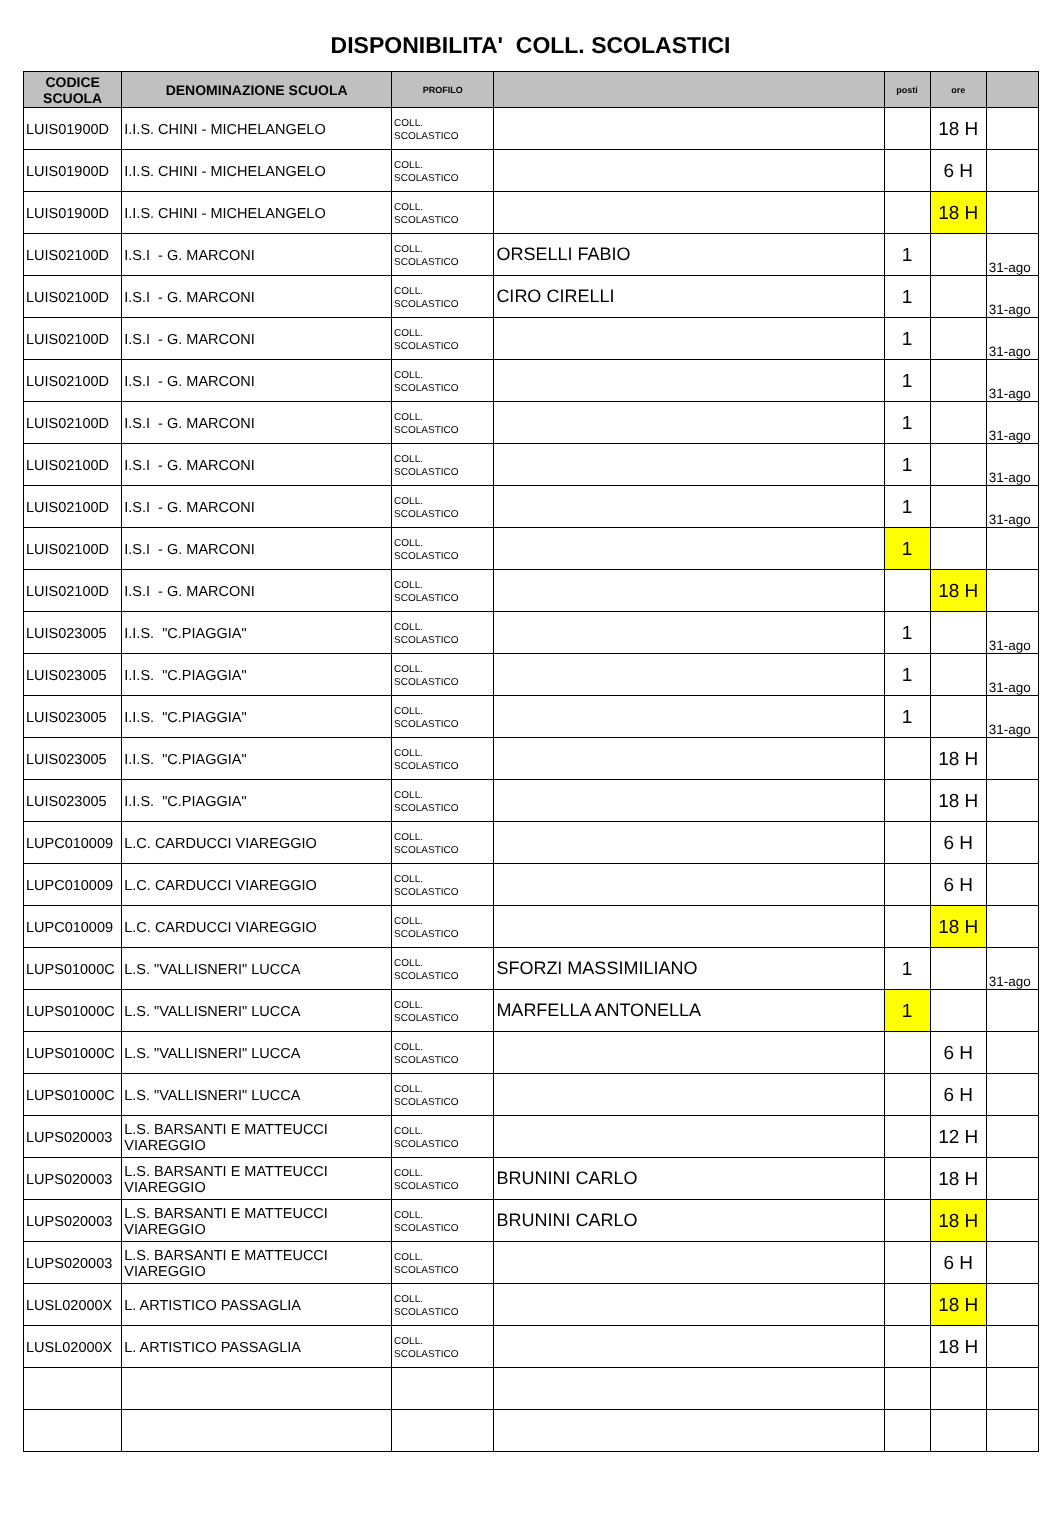DISPONIBILITA' COLL. SCOLASTICI
| CODICE SCUOLA | DENOMINAZIONE SCUOLA | PROFILO | | posti | ore | |
| --- | --- | --- | --- | --- | --- | --- |
| LUIS01900D | I.I.S. CHINI - MICHELANGELO | COLL. SCOLASTICO | | | 18 H | |
| LUIS01900D | I.I.S. CHINI - MICHELANGELO | COLL. SCOLASTICO | | | 6 H | |
| LUIS01900D | I.I.S. CHINI - MICHELANGELO | COLL. SCOLASTICO | | | 18 H | |
| LUIS02100D | I.S.I - G. MARCONI | COLL. SCOLASTICO | ORSELLI FABIO | 1 | | 31-ago |
| LUIS02100D | I.S.I - G. MARCONI | COLL. SCOLASTICO | CIRO CIRELLI | 1 | | 31-ago |
| LUIS02100D | I.S.I - G. MARCONI | COLL. SCOLASTICO | | 1 | | 31-ago |
| LUIS02100D | I.S.I - G. MARCONI | COLL. SCOLASTICO | | 1 | | 31-ago |
| LUIS02100D | I.S.I - G. MARCONI | COLL. SCOLASTICO | | 1 | | 31-ago |
| LUIS02100D | I.S.I - G. MARCONI | COLL. SCOLASTICO | | 1 | | 31-ago |
| LUIS02100D | I.S.I - G. MARCONI | COLL. SCOLASTICO | | 1 | | 31-ago |
| LUIS02100D | I.S.I - G. MARCONI | COLL. SCOLASTICO | | 1 | | |
| LUIS02100D | I.S.I - G. MARCONI | COLL. SCOLASTICO | | | 18 H | |
| LUIS023005 | I.I.S. "C.PIAGGIA" | COLL. SCOLASTICO | | 1 | | 31-ago |
| LUIS023005 | I.I.S. "C.PIAGGIA" | COLL. SCOLASTICO | | 1 | | 31-ago |
| LUIS023005 | I.I.S. "C.PIAGGIA" | COLL. SCOLASTICO | | 1 | | 31-ago |
| LUIS023005 | I.I.S. "C.PIAGGIA" | COLL. SCOLASTICO | | | 18 H | |
| LUIS023005 | I.I.S. "C.PIAGGIA" | COLL. SCOLASTICO | | | 18 H | |
| LUPC010009 | L.C. CARDUCCI VIAREGGIO | COLL. SCOLASTICO | | | 6 H | |
| LUPC010009 | L.C. CARDUCCI VIAREGGIO | COLL. SCOLASTICO | | | 6 H | |
| LUPC010009 | L.C. CARDUCCI VIAREGGIO | COLL. SCOLASTICO | | | 18 H | |
| LUPS01000C | L.S. "VALLISNERI" LUCCA | COLL. SCOLASTICO | SFORZI MASSIMILIANO | 1 | | 31-ago |
| LUPS01000C | L.S. "VALLISNERI" LUCCA | COLL. SCOLASTICO | MARFELLA ANTONELLA | 1 | | |
| LUPS01000C | L.S. "VALLISNERI" LUCCA | COLL. SCOLASTICO | | | 6 H | |
| LUPS01000C | L.S. "VALLISNERI" LUCCA | COLL. SCOLASTICO | | | 6 H | |
| LUPS020003 | L.S. BARSANTI E MATTEUCCI VIAREGGIO | COLL. SCOLASTICO | | | 12 H | |
| LUPS020003 | L.S. BARSANTI E MATTEUCCI VIAREGGIO | COLL. SCOLASTICO | BRUNINI CARLO | | 18 H | |
| LUPS020003 | L.S. BARSANTI E MATTEUCCI VIAREGGIO | COLL. SCOLASTICO | BRUNINI CARLO | | 18 H | |
| LUPS020003 | L.S. BARSANTI E MATTEUCCI VIAREGGIO | COLL. SCOLASTICO | | | 6 H | |
| LUSL02000X | L. ARTISTICO PASSAGLIA | COLL. SCOLASTICO | | | 18 H | |
| LUSL02000X | L. ARTISTICO PASSAGLIA | COLL. SCOLASTICO | | | 18 H | |